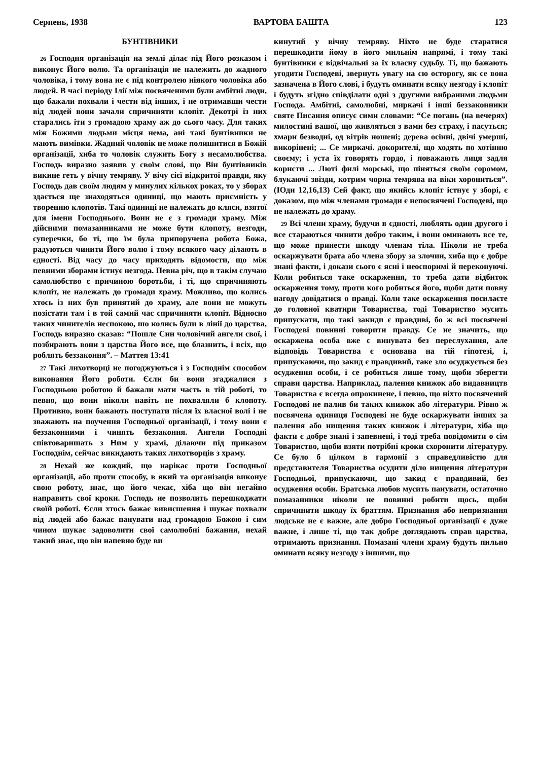Серпень, 1938 ВАРТОВА БАШТА 123
БУНТІВНИКИ
26 Господня організація на землі ділає під Його розказом і виконує Його волю. Та організація не належить до жадного чоловіка, і тому вона не є під контролею ніякого чоловіка або людей. В часі періоду Ілії між посвяченими були амбітні люди, що бажали похвали і чести від інших, і не отримавши чести від людей вони зачали спричиняти клопіт. Декотрі із них старались іти з громадою храму аж до сього часу. Для таких між Божими людьми місця нема, ані такі бунтівники не мають вимівки. Жадний чоловік не може полишитися в Божій організації, хиба то чоловік служить Богу з несамолюбства. Господь виразно заявив у своїм слові, що Він бунтівників викине геть у вічну темряву. У віч­у сієї відкритої правди, яку Господь дав своїм людям у минулих кількох роках, то у зборах здається ще знаходяться одиниці, що мають приємність у творенню клопотів. Такі одиниці не належать до кляси, взятої для імени Господнього. Вони не є з громади храму. Між дійсними помазанниками не може бути клопоту, незгоди, суперечки, бо ті, що їм була припоручеиа робота Божа, радуються чинити Його волю і тому всякого часу ділають в єдності. Від часу до часу приходять відомости, що між певними зборами істнує незгода. Певна річ, що в такім случаю самолюбство є причиною боротьби, і ті, що спричиняють клопіт, не належать до громади храму. Можливо, що колись хтось із них був принятий до храму, але вони не можуть позістати там і в той самий час спричиняти клопіт. Відносно таких чинителів неспокою, шо колись були в лінії до царства, Господь виразно сказав: “Пошле Син чоловічий ангели свої, і позбирають вони з царства Його все, що блазнить, і всіх, що роблять беззаконня”. – Маттея 13:41
27 Такі лихотворці не погоджуються і з Господнім способом виконання Його роботи. Єсли би вони згаджалися з Господньою роботою й бажали мати часть в тій роботі, то певно, що вони ніколи навіть не похваляли б клопоту. Противно, вони бажають поступати після їх власної волі і не зважають на поучення Господньої організації, і тому вони є беззаконними і чинять беззаконня. Ангели Господні співтоваришать з Ним у храмі, ділаючи під приказом Господнім, сейчас викидають таких лихотворців з храму.
28 Нехай же кождий, що нарікає проти Господньої організації, або проти способу, в який та організація виконує свою роботу, знає, що його чекає, хіба що він негайно направить свої кроки. Господь не позволить перешкоджати своїй роботі. Єсли хтось бажає вивисшення і шукає похвали від людей або бажає панувати над громадою Божою і сим чином шукає задоволити свої самолюбні бажання, нехай такий знає, що він напевно буде ви
кинутий у вічну темряву. Ніхто не буде старатися перешкодити йому в його мильнім напрямі, і тому такі бунтівники є відвічальні за їх власну судьбу. Ті, що бажають угодити Господеві, звернуть увагу на сю осторогу, як се вона зазначена в Його слові, і будуть оминати всяку незгоду і клопіт і будуть згідно співділати одні з другими вибраними людьми Господа. Амбітні, самолюбні, миркачі і інші беззаконники святе Писання описує сими словами: “Се погань (на вечерях) милостині вашої, що живляться з вами без страху, і пасуться; хмари безводні, од вітрів ношені; дерева осінні, двічі умерші, викорінені; ... Се миркачі. докорителі, що ходять по хотінню своєму; і уста їх говорять гордо, і поважають лиця задля користи ... Люті филі морські, що піняться своїм соромом, блукаючі звізди, котрим чорна темрява на віки хорониться”. (ІОди 12,16,13) Сей факт, що якийсь клопіт істнує у зборі, є доказом, що між членами громади є непосвячені Господеві, що не належать до храму.
29 Всі члени храму, будучи в єдності, люблять один другого і все стараються чинити добро таким, і вони оминають все те, що може принести шкоду членам тіла. Ніколи не треба оскаржувати брата або члена збору за злочин, хиба що є добре знані факти, і докази сього є ясні і неоспоримі й переконуючі. Коли робиться таке оскарження, то треба дати відбиток оскарження тому, проти кого робиться його, щоби дати повну нагоду довідатися о правді. Коли таке оскарження посилаєте до головної кватири Товариства, тоді Товариство мусить припускати, що такі закиди є правдиві, бо ж всі посвячені Господеві повинні говорити правду. Се не значить, що оскаржена особа вже є винувата без переслухання, але відповідь Товариства є основана на тій гіпотезі, і, припускаючи, що закид є правдивий, таке зло осуджується без осудження особи, і се робиться лише тому, щоби зберегти справи царства. Наприклад, палення книжок або видавництв Товариства є всегда опрокинене, і певно, що ніхто посвячений Господові не палив би таких книжок або літератури. Рівно ж посвячена одиниця Господеві не буде оскаржувати інших за палення або нищення таких книжок і літератури, хіба що факти є добре знані і запевнені, і тоді треба повідомити о сім Товариство, щоби взяти потрібні кроки схоронити літературу. Се було б цілком в гармонії з справедливістю для представителя Товариства осудити діло нищення літератури Господньої, припускаючи, що закид є правдивий, без осудження особи. Братська любов мусить панувати, остаточно помазанники ніколи не повинні робити щось, щоби спричинити шкоду їх браттям. Признання або непризнання людське не є важне, але добро Господньої організації є дуже важне, і лише ті, що так добре доглядають справ царства, отримають признання. Помазані члени храму будуть пильно оминати всяку незгоду з іншими, що